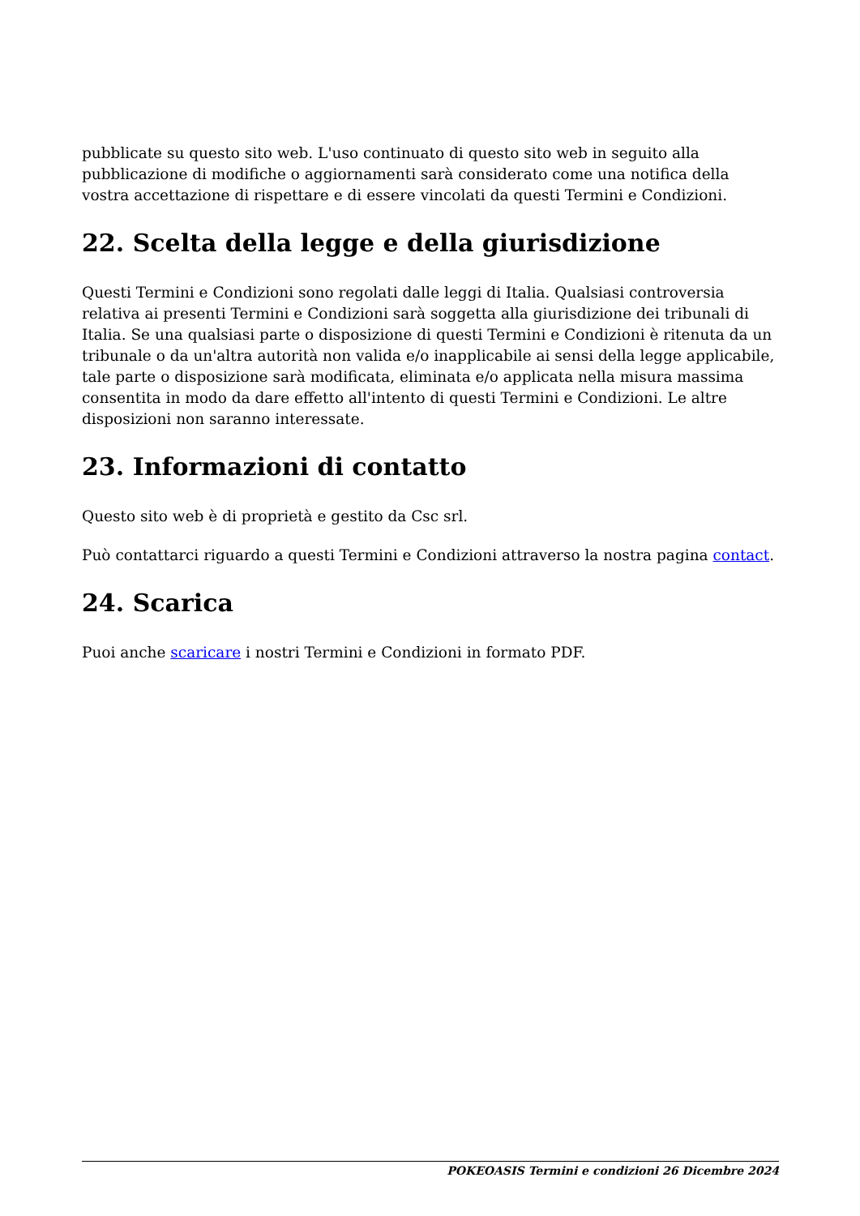pubblicate su questo sito web. L'uso continuato di questo sito web in seguito alla pubblicazione di modifiche o aggiornamenti sarà considerato come una notifica della vostra accettazione di rispettare e di essere vincolati da questi Termini e Condizioni.
22. Scelta della legge e della giurisdizione
Questi Termini e Condizioni sono regolati dalle leggi di Italia. Qualsiasi controversia relativa ai presenti Termini e Condizioni sarà soggetta alla giurisdizione dei tribunali di Italia. Se una qualsiasi parte o disposizione di questi Termini e Condizioni è ritenuta da un tribunale o da un'altra autorità non valida e/o inapplicabile ai sensi della legge applicabile, tale parte o disposizione sarà modificata, eliminata e/o applicata nella misura massima consentita in modo da dare effetto all'intento di questi Termini e Condizioni. Le altre disposizioni non saranno interessate.
23. Informazioni di contatto
Questo sito web è di proprietà e gestito da Csc srl.
Può contattarci riguardo a questi Termini e Condizioni attraverso la nostra pagina contact.
24. Scarica
Puoi anche scaricare i nostri Termini e Condizioni in formato PDF.
POKEOASIS Termini e condizioni 26 Dicembre 2024